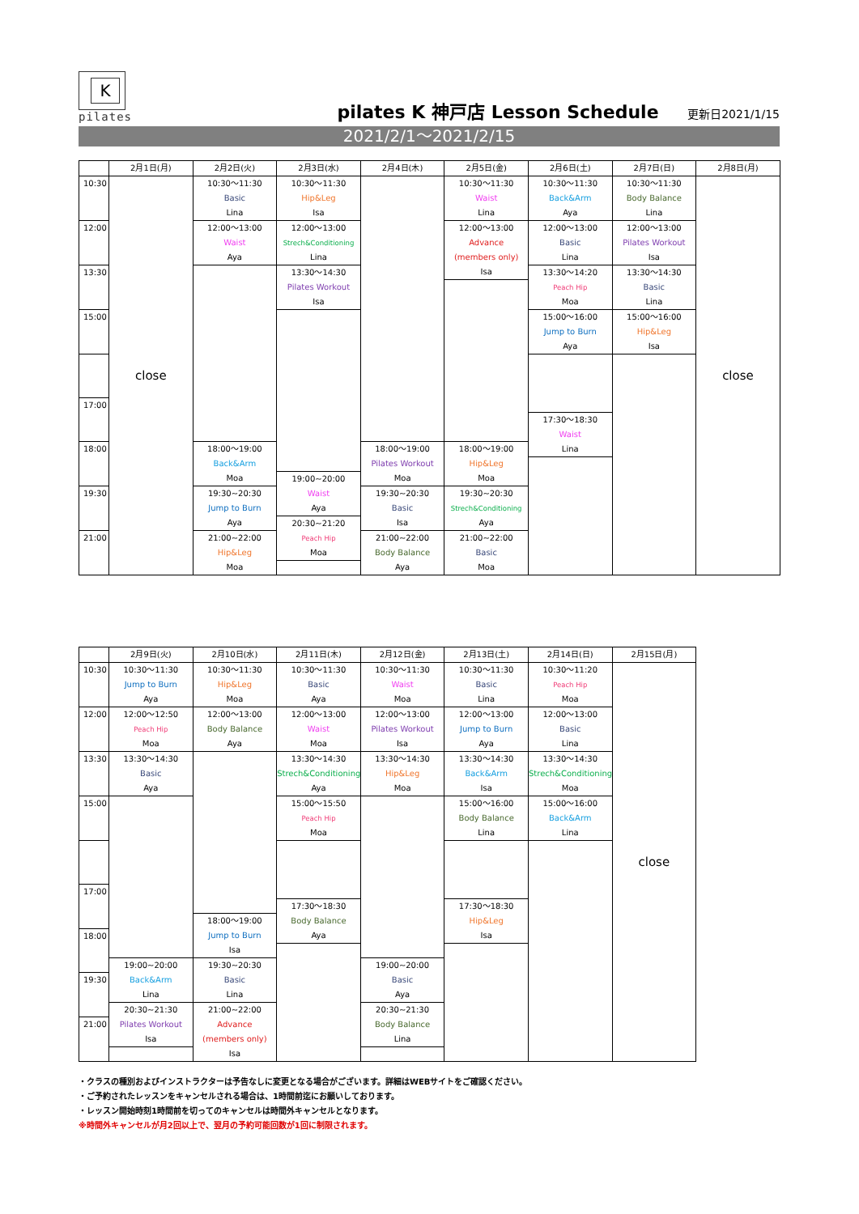K
pilates
pilates K 神戸店 Lesson Schedule
更新日2021/1/15
2021/2/1～2021/2/15
| | 2月1日(月) | 2月2日(火) | 2月3日(水) | 2月4日(木) | 2月5日(金) | 2月6日(土) | 2月7日(日) | 2月8日(月) |
| --- | --- | --- | --- | --- | --- | --- | --- | --- |
| 10:30 | close | 10:30～11:30 Basic Lina | 10:30～11:30 Hip&Leg Isa | | 10:30～11:30 Waist Lina | 10:30～11:30 Back&Arm Aya | 10:30～11:30 Body Balance Lina | close |
| 12:00 | | 12:00～13:00 Waist Aya | 12:00～13:00 Strech&Conditioning Lina | | 12:00～13:00 Advance (members only) Isa | 12:00～13:00 Basic Lina | 12:00～13:00 Pilates Workout Isa | |
| 13:30 | | | 13:30～14:30 Pilates Workout Isa | | | 13:30～14:20 Peach Hip Moa | 13:30～14:30 Basic Lina | |
| 15:00 | | | | | | 15:00～16:00 Jump to Burn Aya | 15:00～16:00 Hip&Leg Isa | |
| 17:00 | | | | | | | | |
| | | | | | | 17:30～18:30 Waist Lina | | |
| 18:00 | | 18:00～19:00 Back&Arm Moa | | 18:00～19:00 Pilates Workout Moa | 18:00～19:00 Hip&Leg Moa | | | |
| | | | 19:00~20:00 Waist Aya | | | | | |
| 19:30 | | 19:30~20:30 Jump to Burn Aya | | 19:30~20:30 Basic Isa | 19:30~20:30 Strech&Conditioning Aya | | | |
| | | | 20:30~21:20 Peach Hip Moa | | | | | |
| 21:00 | | 21:00~22:00 Hip&Leg Moa | | 21:00~22:00 Body Balance Aya | 21:00~22:00 Basic Moa | | | |
| | 2月9日(火) | 2月10日(水) | 2月11日(木) | 2月12日(金) | 2月13日(土) | 2月14日(日) | 2月15日(月) |
| --- | --- | --- | --- | --- | --- | --- | --- |
| 10:30 | 10:30～11:30 Jump to Burn Aya | 10:30～11:30 Hip&Leg Moa | 10:30～11:30 Basic Aya | 10:30～11:30 Waist Moa | 10:30～11:30 Basic Lina | 10:30～11:20 Peach Hip Moa | close |
| 12:00 | 12:00～12:50 Peach Hip Moa | 12:00～13:00 Body Balance Aya | 12:00～13:00 Waist Moa | 12:00～13:00 Pilates Workout Isa | 12:00～13:00 Jump to Burn Aya | 12:00～13:00 Basic Lina | |
| 13:30 | 13:30～14:30 Basic Aya | | 13:30～14:30 Strech&Conditioning Aya | 13:30～14:30 Hip&Leg Moa | 13:30～14:30 Back&Arm Isa | 13:30～14:30 Strech&Conditioning Moa | |
| 15:00 | | | 15:00～15:50 Peach Hip Moa | | 15:00～16:00 Body Balance Lina | 15:00～16:00 Back&Arm Lina | |
| 17:00 | | | | | | | |
| | | | 17:30～18:30 Body Balance Aya | | 17:30～18:30 Hip&Leg Isa | | |
| | | 18:00～19:00 Jump to Burn Isa | | | | | |
| 18:00 | | | | | | | |
| | 19:00~20:00 Back&Arm Lina | 19:30~20:30 Basic Lina | | 19:00~20:00 Basic Aya | | | |
| 19:30 | | | | | | | |
| | 20:30~21:30 Pilates Workout Isa | 21:00~22:00 Advance (members only) Isa | | 20:30~21:30 Body Balance Lina | | | |
| 21:00 | | | | | | | |
・クラスの種別およびインストラクターは予告なしに変更となる場合がございます。詳細はWEBサイトをご確認ください。
・ご予約されたレッスンをキャンセルされる場合は、1時間前迄にお願いしております。
・レッスン開始時刻1時間前を切ってのキャンセルは時間外キャンセルとなります。
※時間外キャンセルが月2回以上で、翌月の予約可能回数が1回に制限されます。